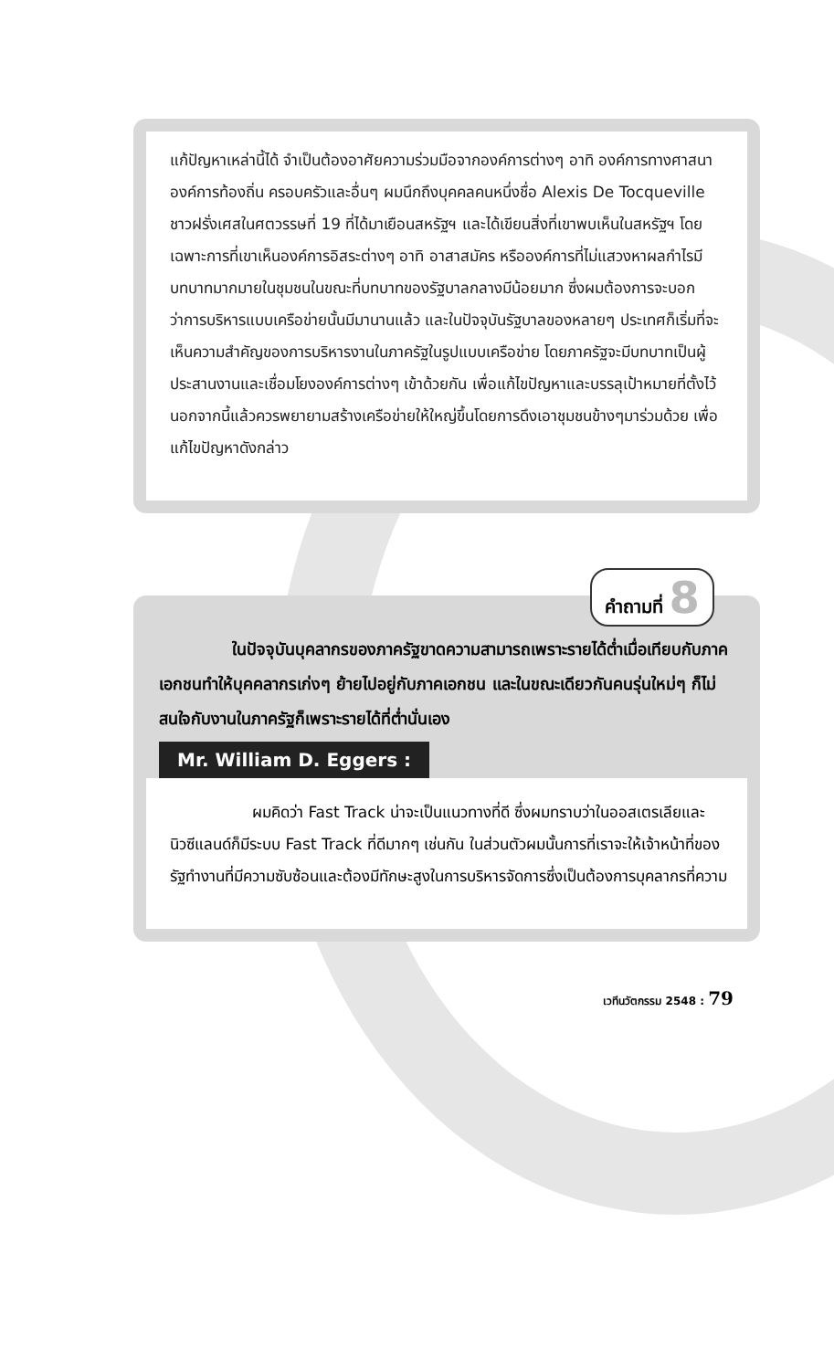แก้ปัญหาเหล่านี้ได้ จำเป็นต้องอาศัยความร่วมมือจากองค์การต่างๆ อาทิ องค์การทางศาสนา องค์การท้องถิ่น ครอบครัวและอื่นๆ ผมนึกถึงบุคคลคนหนึ่งชื่อ Alexis De Tocqueville ชาวฝรั่งเศสในศตวรรษที่ 19 ที่ได้มาเยือนสหรัฐฯ และได้เขียนสิ่งที่เขาพบเห็นในสหรัฐฯ โดยเฉพาะการที่เขาเห็นองค์การอิสระต่างๆ อาทิ อาสาสมัคร หรือองค์การที่ไม่แสวงหาผลกำไรมีบทบาทมากมายในชุมชนในขณะที่บทบาทของรัฐบาลกลางมีน้อยมาก ซึ่งผมต้องการจะบอกว่าการบริหารแบบเครือข่ายนั้นมีมานานแล้ว และในปัจจุบันรัฐบาลของหลายๆ ประเทศก็เริ่มที่จะเห็นความสำคัญของการบริหารงานในภาครัฐในรูปแบบเครือข่าย โดยภาครัฐจะมีบทบาทเป็นผู้ประสานงานและเชื่อมโยงองค์การต่างๆ เข้าด้วยกัน เพื่อแก้ไขปัญหาและบรรลุเป้าหมายที่ตั้งไว้ นอกจากนี้แล้วควรพยายามสร้างเครือข่ายให้ใหญ่ขึ้นโดยการดึงเอาชุมชนข้างๆมาร่วมด้วย เพื่อแก้ไขปัญหาดังกล่าว
คำถามที่ 8
ในปัจจุบันบุคลากรของภาครัฐขาดความสามารถเพราะรายได้ต่ำเมื่อเทียบกับภาคเอกชนทำให้บุคคลากรเก่งๆ ย้ายไปอยู่กับภาคเอกชน และในขณะเดียวกันคนรุ่นใหม่ๆ ก็ไม่สนใจกับงานในภาครัฐก็เพราะรายได้ที่ต่ำนั่นเอง
Mr. William D. Eggers :
ผมคิดว่า Fast Track น่าจะเป็นแนวทางที่ดี ซึ่งผมทราบว่าในออสเตรเลียและนิวซีแลนด์ก็มีระบบ Fast Track ที่ดีมากๆ เช่นกัน ในส่วนตัวผมนั้นการที่เราจะให้เจ้าหน้าที่ของรัฐทำงานที่มีความซับซ้อนและต้องมีทักษะสูงในการบริหารจัดการซึ่งเป็นต้องการบุคลากรที่ความ
เวทีนวัตกรรม 2548 : 79